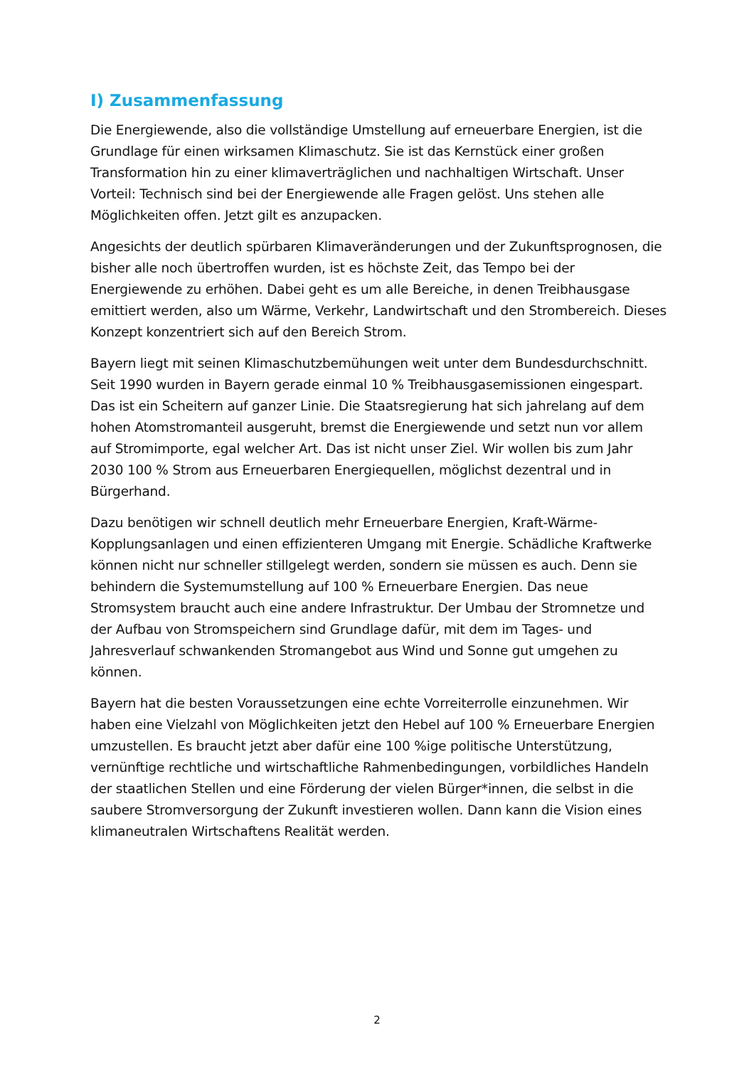I) Zusammenfassung
Die Energiewende, also die vollständige Umstellung auf erneuerbare Energien, ist die Grundlage für einen wirksamen Klimaschutz. Sie ist das Kernstück einer großen Transformation hin zu einer klimaverträglichen und nachhaltigen Wirtschaft. Unser Vorteil: Technisch sind bei der Energiewende alle Fragen gelöst. Uns stehen alle Möglichkeiten offen. Jetzt gilt es anzupacken.
Angesichts der deutlich spürbaren Klimaveränderungen und der Zukunftsprognosen, die bisher alle noch übertroffen wurden, ist es höchste Zeit, das Tempo bei der Energiewende zu erhöhen. Dabei geht es um alle Bereiche, in denen Treibhausgase emittiert werden, also um Wärme, Verkehr, Landwirtschaft und den Strombereich. Dieses Konzept konzentriert sich auf den Bereich Strom.
Bayern liegt mit seinen Klimaschutzbemühungen weit unter dem Bundesdurchschnitt. Seit 1990 wurden in Bayern gerade einmal 10 % Treibhausgasemissionen eingespart. Das ist ein Scheitern auf ganzer Linie. Die Staatsregierung hat sich jahrelang auf dem hohen Atomstromanteil ausgeruht, bremst die Energiewende und setzt nun vor allem auf Stromimporte, egal welcher Art. Das ist nicht unser Ziel. Wir wollen bis zum Jahr 2030 100 % Strom aus Erneuerbaren Energiequellen, möglichst dezentral und in Bürgerhand.
Dazu benötigen wir schnell deutlich mehr Erneuerbare Energien, Kraft-Wärme-Kopplungsanlagen und einen effizienteren Umgang mit Energie. Schädliche Kraftwerke können nicht nur schneller stillgelegt werden, sondern sie müssen es auch. Denn sie behindern die Systemumstellung auf 100 % Erneuerbare Energien. Das neue Stromsystem braucht auch eine andere Infrastruktur. Der Umbau der Stromnetze und der Aufbau von Stromspeichern sind Grundlage dafür, mit dem im Tages- und Jahresverlauf schwankenden Stromangebot aus Wind und Sonne gut umgehen zu können.
Bayern hat die besten Voraussetzungen eine echte Vorreiterrolle einzunehmen. Wir haben eine Vielzahl von Möglichkeiten jetzt den Hebel auf 100 % Erneuerbare Energien umzustellen. Es braucht jetzt aber dafür eine 100 %ige politische Unterstützung, vernünftige rechtliche und wirtschaftliche Rahmenbedingungen, vorbildliches Handeln der staatlichen Stellen und eine Förderung der vielen Bürger*innen, die selbst in die saubere Stromversorgung der Zukunft investieren wollen. Dann kann die Vision eines klimaneutralen Wirtschaftens Realität werden.
2